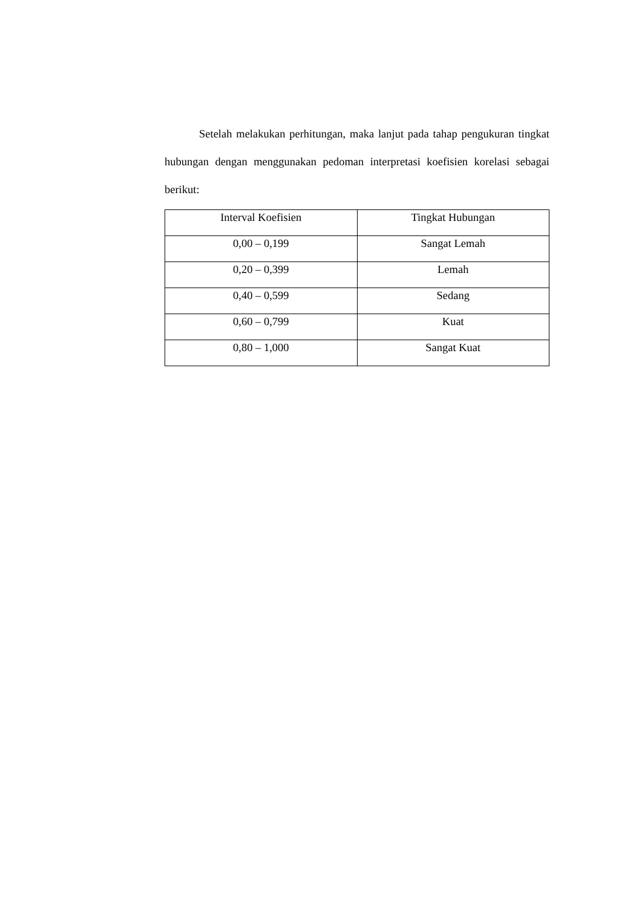Setelah melakukan perhitungan, maka lanjut pada tahap pengukuran tingkat hubungan dengan menggunakan pedoman interpretasi koefisien korelasi sebagai berikut:
| Interval Koefisien | Tingkat Hubungan |
| --- | --- |
| 0,00 – 0,199 | Sangat Lemah |
| 0,20 – 0,399 | Lemah |
| 0,40 – 0,599 | Sedang |
| 0,60 – 0,799 | Kuat |
| 0,80 – 1,000 | Sangat Kuat |